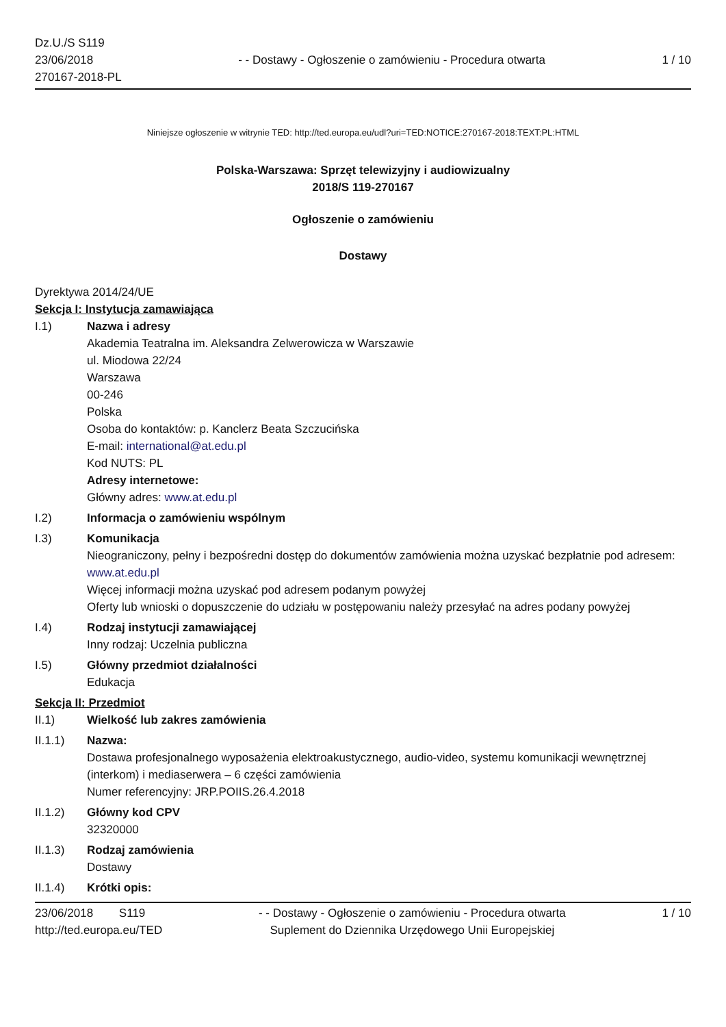Dz.U./S S119
23/06/2018
270167-2018-PL
- - Dostawy - Ogłoszenie o zamówieniu - Procedura otwarta
1 / 10
Niniejsze ogłoszenie w witrynie TED: http://ted.europa.eu/udl?uri=TED:NOTICE:270167-2018:TEXT:PL:HTML
Polska-Warszawa: Sprzęt telewizyjny i audiowizualny
2018/S 119-270167
Ogłoszenie o zamówieniu
Dostawy
Dyrektywa 2014/24/UE
Sekcja I: Instytucja zamawiająca
I.1) Nazwa i adresy
Akademia Teatralna im. Aleksandra Zelwerowicza w Warszawie
ul. Miodowa 22/24
Warszawa
00-246
Polska
Osoba do kontaktów: p. Kanclerz Beata Szczucińska
E-mail: international@at.edu.pl
Kod NUTS: PL
Adresy internetowe:
Główny adres: www.at.edu.pl
I.2) Informacja o zamówieniu wspólnym
I.3) Komunikacja
Nieograniczony, pełny i bezpośredni dostęp do dokumentów zamówienia można uzyskać bezpłatnie pod adresem: www.at.edu.pl
Więcej informacji można uzyskać pod adresem podanym powyżej
Oferty lub wnioski o dopuszczenie do udziału w postępowaniu należy przesyłać na adres podany powyżej
I.4) Rodzaj instytucji zamawiającej
Inny rodzaj: Uczelnia publiczna
I.5) Główny przedmiot działalności
Edukacja
Sekcja II: Przedmiot
II.1) Wielkość lub zakres zamówienia
II.1.1) Nazwa:
Dostawa profesjonalnego wyposażenia elektroakustycznego, audio-video, systemu komunikacji wewnętrznej (interkom) i mediaserwera – 6 części zamówienia
Numer referencyjny: JRP.POIIS.26.4.2018
II.1.2) Główny kod CPV
32320000
II.1.3) Rodzaj zamówienia
Dostawy
II.1.4) Krótki opis:
23/06/2018 S119
http://ted.europa.eu/TED
- - Dostawy - Ogłoszenie o zamówieniu - Procedura otwarta
Suplement do Dziennika Urzędowego Unii Europejskiej
1 / 10